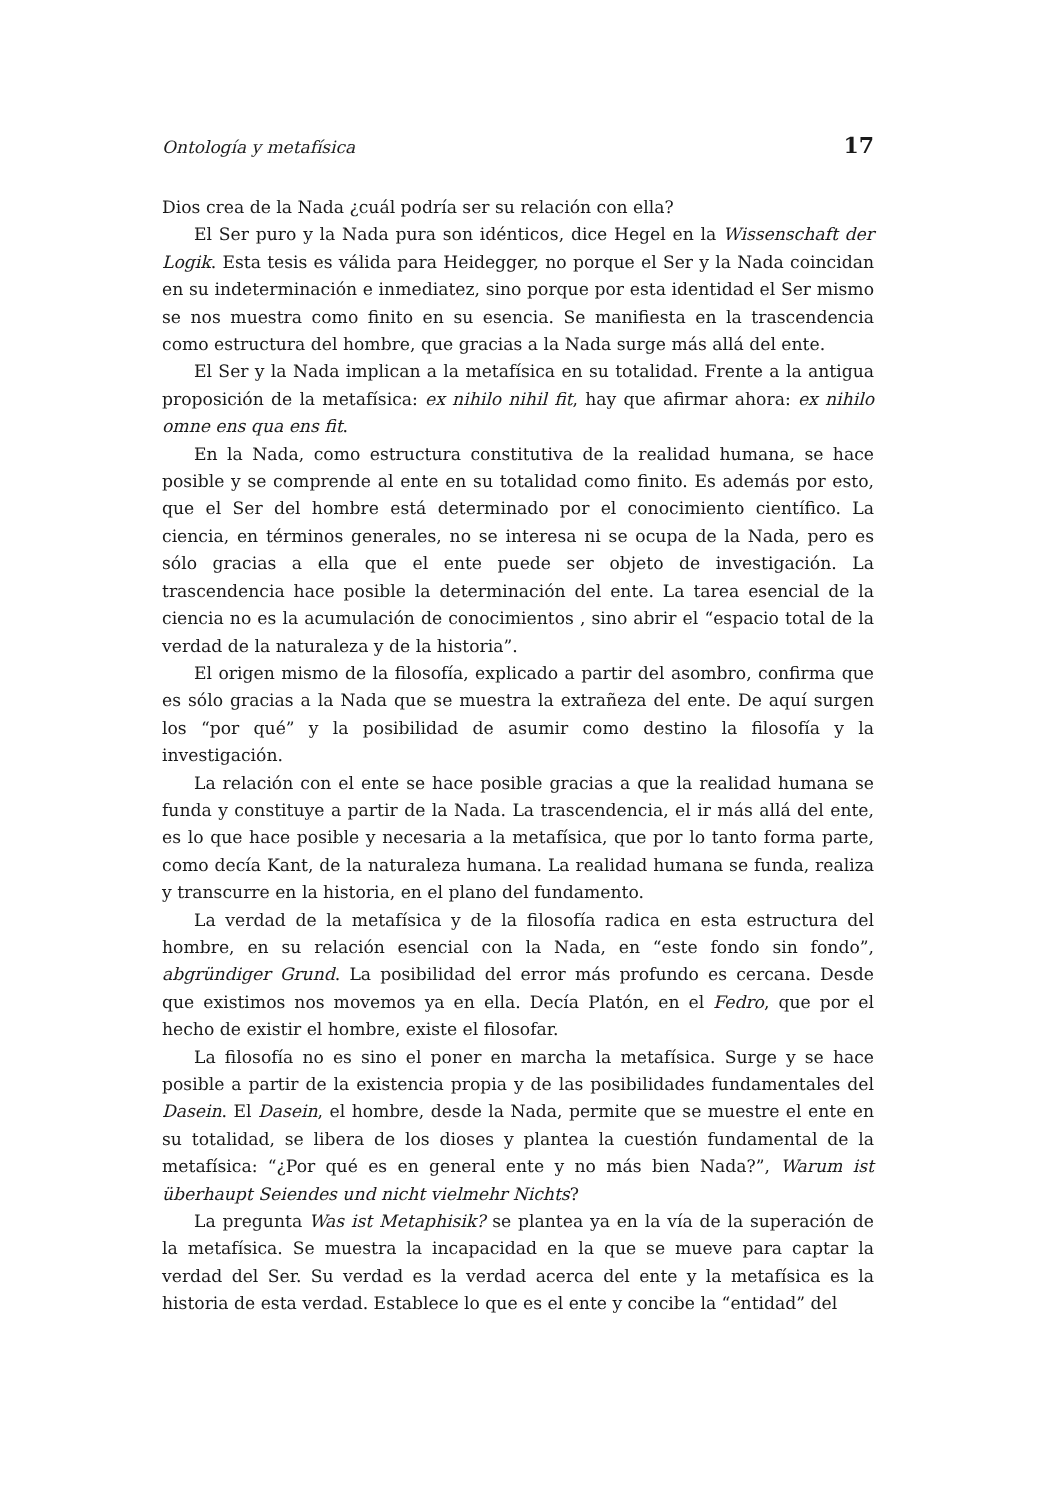Ontología y metafísica 17
Dios crea de la Nada ¿cuál podría ser su relación con ella?
El Ser puro y la Nada pura son idénticos, dice Hegel en la Wissenschaft der Logik. Esta tesis es válida para Heidegger, no porque el Ser y la Nada coincidan en su indeterminación e inmediatez, sino porque por esta identidad el Ser mismo se nos muestra como finito en su esencia. Se manifiesta en la trascendencia como estructura del hombre, que gracias a la Nada surge más allá del ente.
El Ser y la Nada implican a la metafísica en su totalidad. Frente a la antigua proposición de la metafísica: ex nihilo nihil fit, hay que afirmar ahora: ex nihilo omne ens qua ens fit.
En la Nada, como estructura constitutiva de la realidad humana, se hace posible y se comprende al ente en su totalidad como finito. Es además por esto, que el Ser del hombre está determinado por el conocimiento científico. La ciencia, en términos generales, no se interesa ni se ocupa de la Nada, pero es sólo gracias a ella que el ente puede ser objeto de investigación. La trascendencia hace posible la determinación del ente. La tarea esencial de la ciencia no es la acumulación de conocimientos , sino abrir el “espacio total de la verdad de la naturaleza y de la historia”.
El origen mismo de la filosofía, explicado a partir del asombro, confirma que es sólo gracias a la Nada que se muestra la extrañeza del ente. De aquí surgen los “por qué” y la posibilidad de asumir como destino la filosofía y la investigación.
La relación con el ente se hace posible gracias a que la realidad humana se funda y constituye a partir de la Nada. La trascendencia, el ir más allá del ente, es lo que hace posible y necesaria a la metafísica, que por lo tanto forma parte, como decía Kant, de la naturaleza humana. La realidad humana se funda, realiza y transcurre en la historia, en el plano del fundamento.
La verdad de la metafísica y de la filosofía radica en esta estructura del hombre, en su relación esencial con la Nada, en “este fondo sin fondo”, abgründiger Grund. La posibilidad del error más profundo es cercana. Desde que existimos nos movemos ya en ella. Decía Platón, en el Fedro, que por el hecho de existir el hombre, existe el filosofar.
La filosofía no es sino el poner en marcha la metafísica. Surge y se hace posible a partir de la existencia propia y de las posibilidades fundamentales del Dasein. El Dasein, el hombre, desde la Nada, permite que se muestre el ente en su totalidad, se libera de los dioses y plantea la cuestión fundamental de la metafísica: “¿Por qué es en general ente y no más bien Nada?”, Warum ist überhaupt Seiendes und nicht vielmehr Nichts?
La pregunta Was ist Metaphisik? se plantea ya en la vía de la superación de la metafísica. Se muestra la incapacidad en la que se mueve para captar la verdad del Ser. Su verdad es la verdad acerca del ente y la metafísica es la historia de esta verdad. Establece lo que es el ente y concibe la “entidad” del